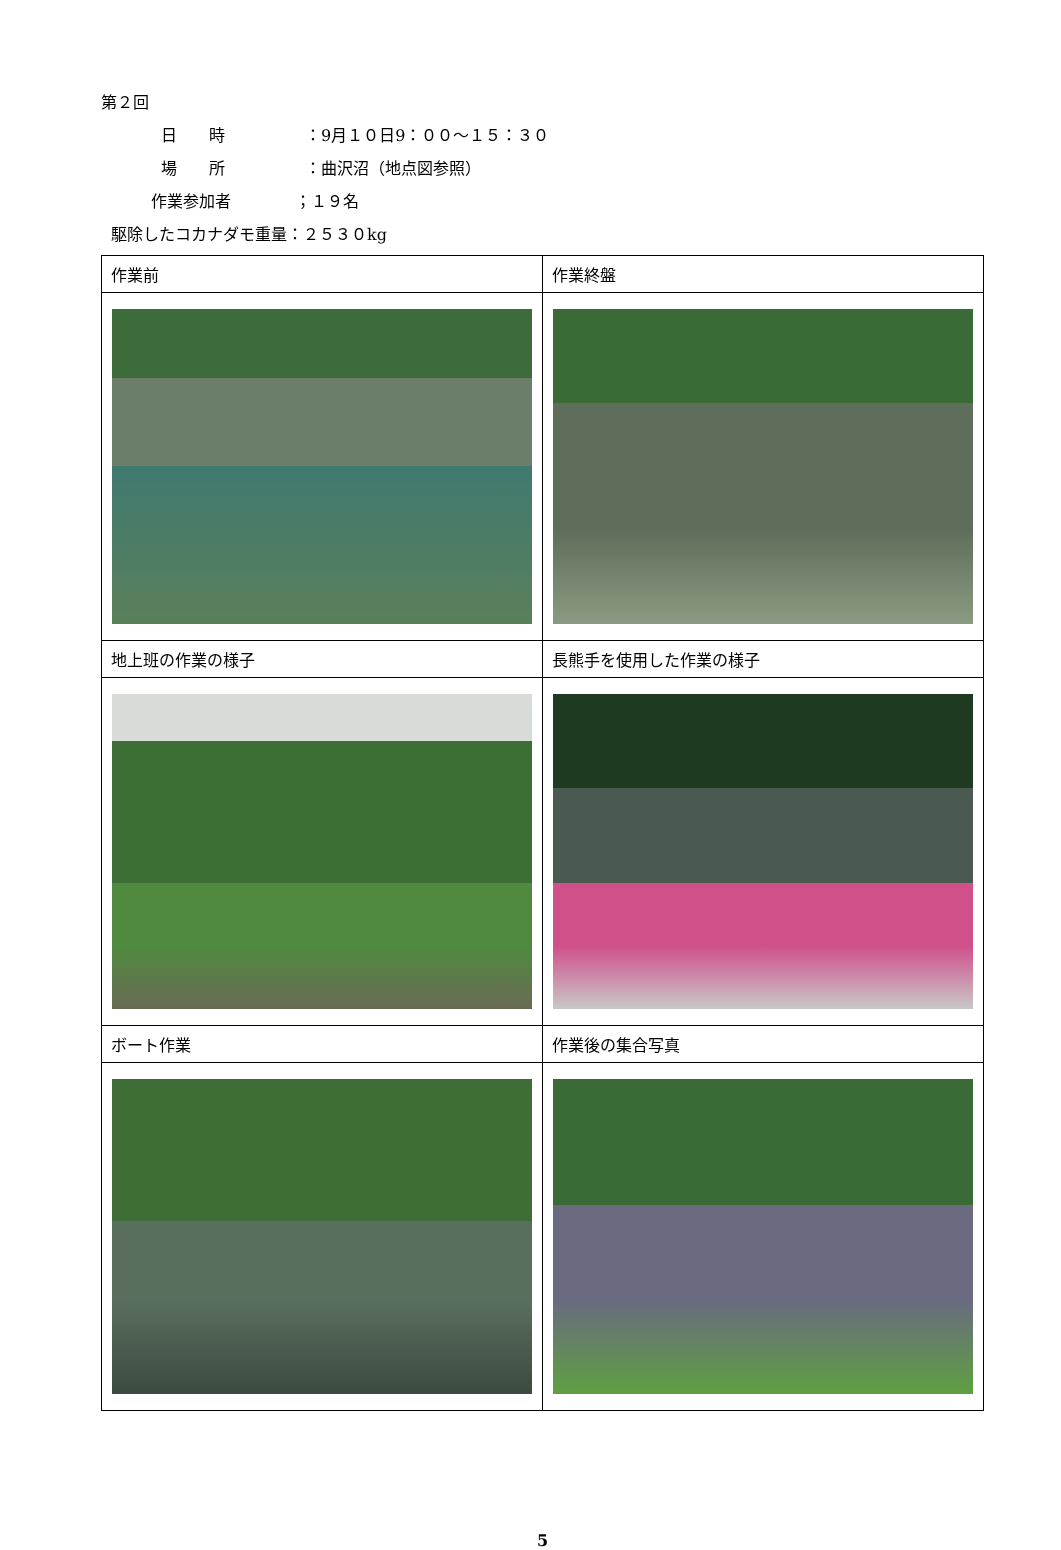第２回
日　　時　　　　　：9月１０日9：００～１５：３０
場　　所　　　　　：曲沢沼（地点図参照）
作業参加者　　　　；１９名
駆除したコカナダモ重量：２５３０kg
| 作業前 | 作業終盤 |
| 地上班の作業の様子 | 長熊手を使用した作業の様子 |
| ボート作業 | 作業後の集合写真 |
5